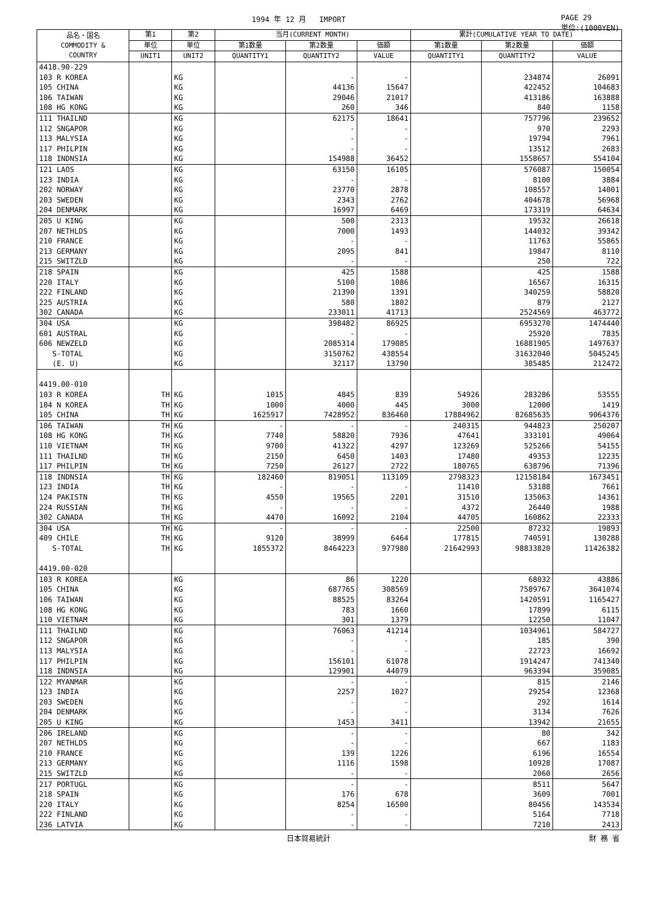1994 年 12 月 IMPORT PAGE 29
単位:(1000YEN)
| 品名・国名 COMMODITY & COUNTRY | 第1 | 第2 | 当月(CURRENT MONTH) | | | 累計(CUMULATIVE YEAR TO DATE) | | |
| --- | --- | --- | --- | --- | --- | --- | --- | --- |
| | 単位 | 単位 | 第1数量 | 第2数量 | 価額 | 第1数量 | 第2数量 | 価額 |
| | UNIT1 | UNIT2 | QUANTITY1 | QUANTITY2 | VALUE | QUANTITY1 | QUANTITY2 | VALUE |
| 4418.90-229 | | | | | | | | |
| 103 R KOREA | | KG | | - | - | | 234874 | 26091 |
| 105 CHINA | | KG | | 44136 | 15647 | | 422452 | 104683 |
| 106 TAIWAN | | KG | | 29046 | 21017 | | 413186 | 163888 |
| 108 HG KONG | | KG | | 260 | 346 | | 840 | 1158 |
| 111 THAILND | | KG | | 62175 | 18641 | | 757796 | 239652 |
| 112 SNGAPOR | | KG | | - | - | | 970 | 2293 |
| 113 MALYSIA | | KG | | - | - | | 19794 | 7961 |
| 117 PHILPIN | | KG | | - | - | | 13512 | 2683 |
| 118 INDNSIA | | KG | | 154988 | 36452 | | 1558657 | 554104 |
| 121 LAOS | | KG | | 63150 | 16105 | | 576087 | 150054 |
| 123 INDIA | | KG | | - | - | | 8100 | 3884 |
| 202 NORWAY | | KG | | 23770 | 2878 | | 108557 | 14001 |
| 203 SWEDEN | | KG | | 2343 | 2762 | | 404678 | 56968 |
| 204 DENMARK | | KG | | 16997 | 6469 | | 173319 | 64634 |
| 205 U KING | | KG | | 500 | 2313 | | 19532 | 26618 |
| 207 NETHLDS | | KG | | 7000 | 1493 | | 144032 | 39342 |
| 210 FRANCE | | KG | | - | - | | 11763 | 55865 |
| 213 GERMANY | | KG | | 2095 | 841 | | 19847 | 8110 |
| 215 SWITZLD | | KG | | - | - | | 250 | 722 |
| 218 SPAIN | | KG | | 425 | 1588 | | 425 | 1588 |
| 220 ITALY | | KG | | 5100 | 1086 | | 16567 | 16315 |
| 222 FINLAND | | KG | | 21390 | 1391 | | 340259 | 58820 |
| 225 AUSTRIA | | KG | | 580 | 1802 | | 879 | 2127 |
| 302 CANADA | | KG | | 233011 | 41713 | | 2524569 | 463772 |
| 304 USA | | KG | | 398482 | 86925 | | 6953270 | 1474440 |
| 601 AUSTRAL | | KG | | - | - | | 25920 | 7835 |
| 606 NEWZELD | | KG | | 2085314 | 179085 | | 16881905 | 1497637 |
| S-TOTAL | | KG | | 3150762 | 438554 | | 31632040 | 5045245 |
| (E. U) | | KG | | 32117 | 13790 | | 385485 | 212472 |
| 4419.00-010 | | | | | | | | |
| 103 R KOREA | TH | KG | 1015 | 4845 | 839 | 54926 | 283286 | 53555 |
| 104 N KOREA | TH | KG | 1000 | 4000 | 445 | 3000 | 12000 | 1419 |
| 105 CHINA | TH | KG | 1625917 | 7428952 | 836460 | 17884962 | 82685635 | 9064376 |
| 106 TAIWAN | TH | KG | - | - | - | 240315 | 944823 | 250207 |
| 108 HG KONG | TH | KG | 7740 | 58820 | 7936 | 47641 | 333101 | 49064 |
| 110 VIETNAM | TH | KG | 9700 | 41322 | 4297 | 123269 | 525266 | 54155 |
| 111 THAILND | TH | KG | 2150 | 6450 | 1403 | 17480 | 49353 | 12235 |
| 117 PHILPIN | TH | KG | 7250 | 26127 | 2722 | 180765 | 638796 | 71396 |
| 118 INDNSIA | TH | KG | 182460 | 819051 | 113109 | 2798323 | 12158184 | 1673451 |
| 123 INDIA | TH | KG | - | - | - | 11410 | 53188 | 7661 |
| 124 PAKISTN | TH | KG | 4550 | 19565 | 2201 | 31510 | 135063 | 14361 |
| 224 RUSSIAN | TH | KG | - | - | - | 4372 | 26440 | 1988 |
| 302 CANADA | TH | KG | 4470 | 16092 | 2104 | 44705 | 160862 | 22333 |
| 304 USA | TH | KG | - | - | - | 22500 | 87232 | 19893 |
| 409 CHILE | TH | KG | 9120 | 38999 | 6464 | 177815 | 740591 | 130288 |
| S-TOTAL | TH | KG | 1855372 | 8464223 | 977980 | 21642993 | 98833820 | 11426382 |
| 4419.00-020 | | | | | | | | |
| 103 R KOREA | | KG | | 86 | 1220 | | 68032 | 43886 |
| 105 CHINA | | KG | | 687765 | 308569 | | 7589767 | 3641074 |
| 106 TAIWAN | | KG | | 88525 | 83264 | | 1420591 | 1165427 |
| 108 HG KONG | | KG | | 783 | 1660 | | 17899 | 6115 |
| 110 VIETNAM | | KG | | 301 | 1379 | | 12250 | 11047 |
| 111 THAILND | | KG | | 76063 | 41214 | | 1034961 | 584727 |
| 112 SNGAPOR | | KG | | - | - | | 185 | 390 |
| 113 MALYSIA | | KG | | - | - | | 22723 | 16692 |
| 117 PHILPIN | | KG | | 156101 | 61078 | | 1914247 | 741340 |
| 118 INDNSIA | | KG | | 129901 | 44079 | | 963394 | 359085 |
| 122 MYANMAR | | KG | | - | - | | 815 | 2146 |
| 123 INDIA | | KG | | 2257 | 1027 | | 29254 | 12368 |
| 203 SWEDEN | | KG | | - | - | | 292 | 1614 |
| 204 DENMARK | | KG | | - | - | | 3134 | 7626 |
| 205 U KING | | KG | | 1453 | 3411 | | 13942 | 21655 |
| 206 IRELAND | | KG | | - | - | | 80 | 342 |
| 207 NETHLDS | | KG | | - | - | | 667 | 1183 |
| 210 FRANCE | | KG | | 139 | 1226 | | 6196 | 16554 |
| 213 GERMANY | | KG | | 1116 | 1598 | | 10928 | 17087 |
| 215 SWITZLD | | KG | | - | - | | 2060 | 2656 |
| 217 PORTUGL | | KG | | - | - | | 8511 | 5647 |
| 218 SPAIN | | KG | | 176 | 678 | | 3609 | 7001 |
| 220 ITALY | | KG | | 8254 | 16500 | | 80456 | 143534 |
| 222 FINLAND | | KG | | - | - | | 5164 | 7718 |
| 236 LATVIA | | KG | | - | - | | 7210 | 2413 |
日本貿易統計 財 務 省